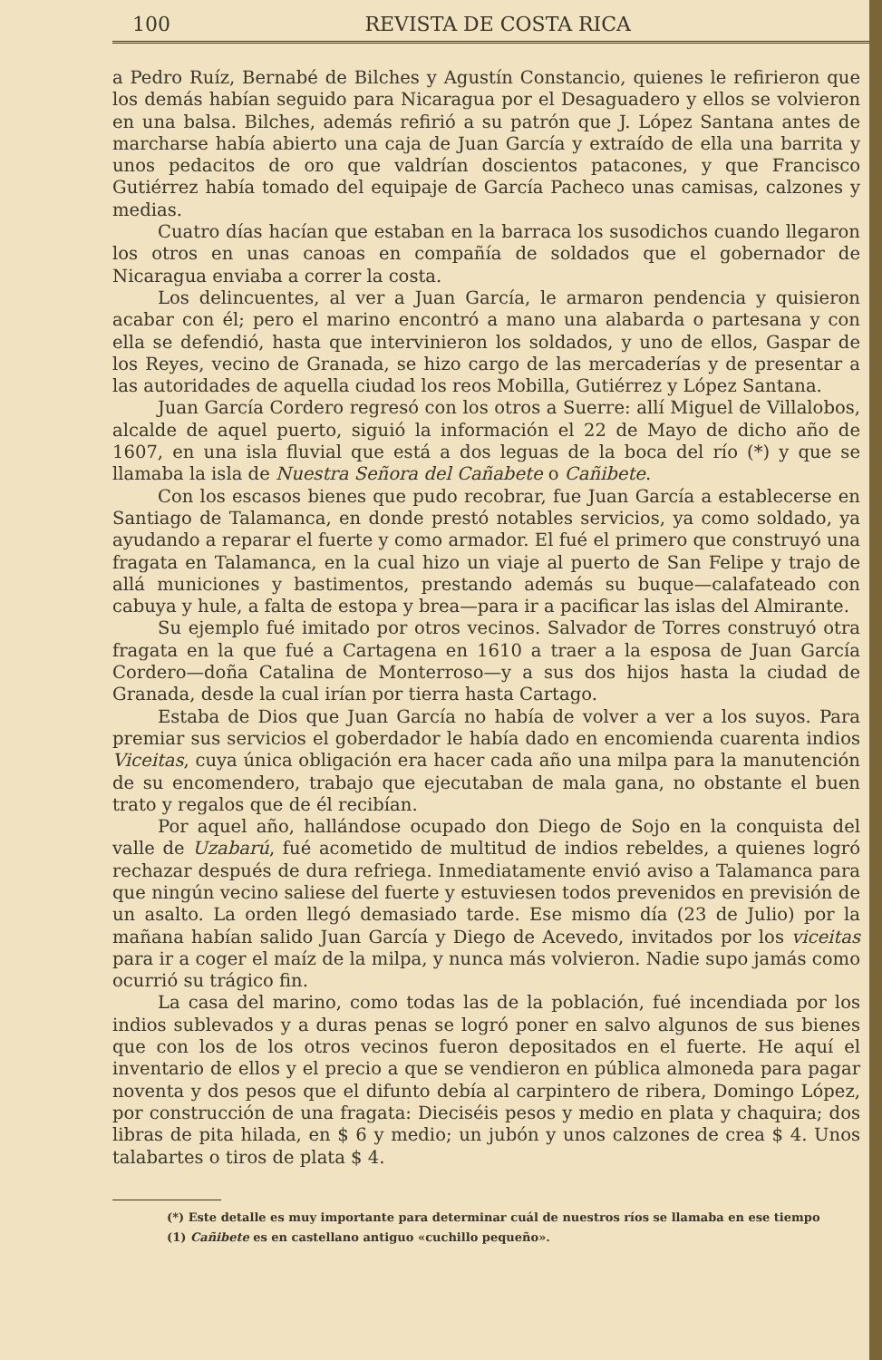100 REVISTA DE COSTA RICA
a Pedro Ruíz, Bernabé de Bilches y Agustín Constancio, quienes le refirieron que los demás habían seguido para Nicaragua por el Desaguadero y ellos se volvieron en una balsa. Bilches, además refirió a su patrón que J. López Santana antes de marcharse había abierto una caja de Juan García y extraído de ella una barrita y unos pedacitos de oro que valdrían doscientos patacones, y que Francisco Gutiérrez había tomado del equipaje de García Pacheco unas camisas, calzones y medias.
Cuatro días hacían que estaban en la barraca los susodichos cuando llegaron los otros en unas canoas en compañía de soldados que el gobernador de Nicaragua enviaba a correr la costa.
Los delincuentes, al ver a Juan García, le armaron pendencia y quisieron acabar con él; pero el marino encontró a mano una alabarda o partesana y con ella se defendió, hasta que intervinieron los soldados, y uno de ellos, Gaspar de los Reyes, vecino de Granada, se hizo cargo de las mercaderías y de presentar a las autoridades de aquella ciudad los reos Mobilla, Gutiérrez y López Santana.
Juan García Cordero regresó con los otros a Suerre: allí Miguel de Villalobos, alcalde de aquel puerto, siguió la información el 22 de Mayo de dicho año de 1607, en una isla fluvial que está a dos leguas de la boca del río (*) y que se llamaba la isla de Nuestra Señora del Cañabete o Cañibete.
Con los escasos bienes que pudo recobrar, fue Juan García a establecerse en Santiago de Talamanca, en donde prestó notables servicios, ya como soldado, ya ayudando a reparar el fuerte y como armador. El fué el primero que construyó una fragata en Talamanca, en la cual hizo un viaje al puerto de San Felipe y trajo de allá municiones y bastimentos, prestando además su buque—calafateado con cabuya y hule, a falta de estopa y brea—para ir a pacificar las islas del Almirante.
Su ejemplo fué imitado por otros vecinos. Salvador de Torres construyó otra fragata en la que fué a Cartagena en 1610 a traer a la esposa de Juan García Cordero—doña Catalina de Monterroso—y a sus dos hijos hasta la ciudad de Granada, desde la cual irían por tierra hasta Cartago.
Estaba de Dios que Juan García no había de volver a ver a los suyos. Para premiar sus servicios el goberdador le había dado en encomienda cuarenta indios Viceitas, cuya única obligación era hacer cada año una milpa para la manutención de su encomendero, trabajo que ejecutaban de mala gana, no obstante el buen trato y regalos que de él recibían.
Por aquel año, hallándose ocupado don Diego de Sojo en la conquista del valle de Uzabarú, fué acometido de multitud de indios rebeldes, a quienes logró rechazar después de dura refriega. Inmediatamente envió aviso a Talamanca para que ningún vecino saliese del fuerte y estuviesen todos prevenidos en previsión de un asalto. La orden llegó demasiado tarde. Ese mismo día (23 de Julio) por la mañana habían salido Juan García y Diego de Acevedo, invitados por los viceitas para ir a coger el maíz de la milpa, y nunca más volvieron. Nadie supo jamás como ocurrió su trágico fin.
La casa del marino, como todas las de la población, fué incendiada por los indios sublevados y a duras penas se logró poner en salvo algunos de sus bienes que con los de los otros vecinos fueron depositados en el fuerte. He aquí el inventario de ellos y el precio a que se vendieron en pública almoneda para pagar noventa y dos pesos que el difunto debía al carpintero de ribera, Domingo López, por construcción de una fragata: Dieciséis pesos y medio en plata y chaquira; dos libras de pita hilada, en $ 6 y medio; un jubón y unos calzones de crea $ 4. Unos talabartes o tiros de plata $ 4.
(*) Este detalle es muy importante para determinar cuál de nuestros ríos se llamaba en ese tiempo
(1) Cañibete es en castellano antiguo «cuchillo pequeño».